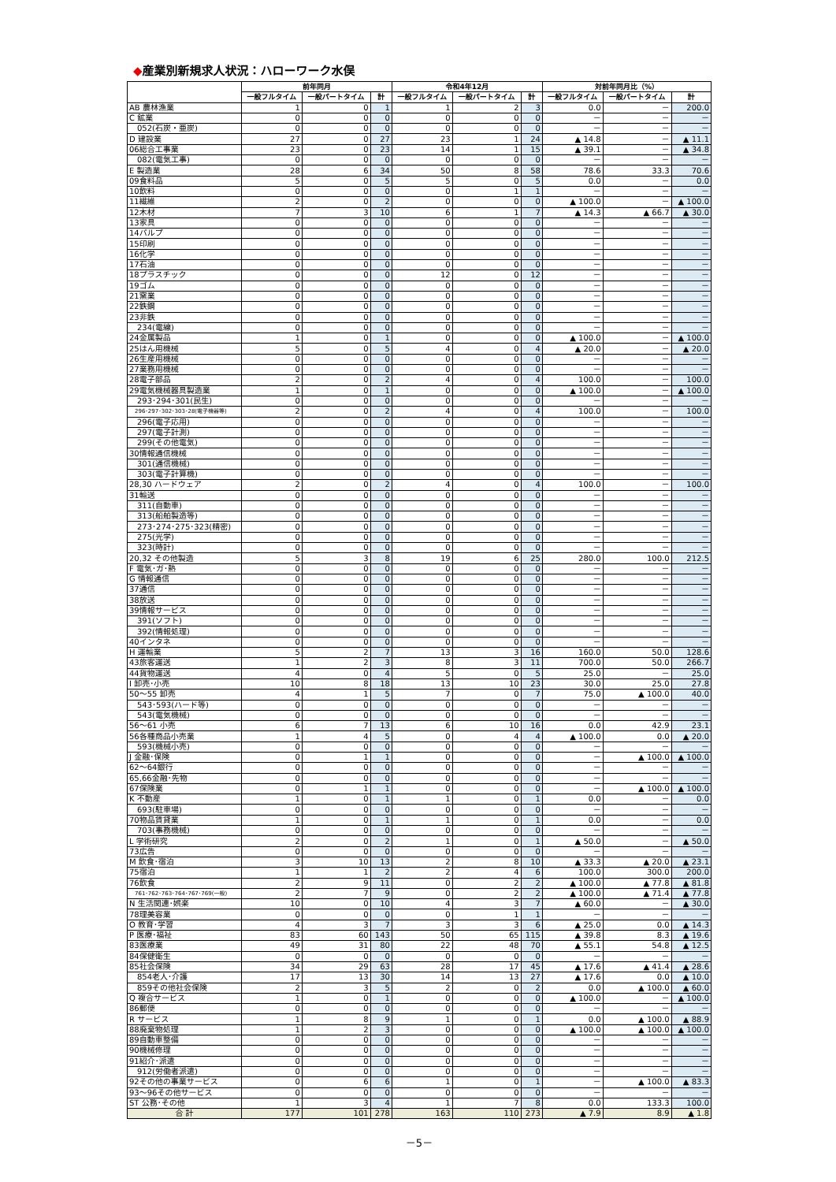◆産業別新規求人状況：ハローワーク水俣
| | 前年同月 | | | 令和4年12月 | | | 対前年同月比（%） | | |
| --- | --- | --- | --- | --- | --- | --- | --- | --- | --- |
| | 一般フルタイム | 一般パートタイム | 計 | 一般フルタイム | 一般パートタイム | 計 | 一般フルタイム | 一般パートタイム | 計 |
| AB 農林漁業 | 1 | 0 | 1 | 1 | 2 | 3 | 0.0 | － | 200.0 |
| C 鉱業 | 0 | 0 | 0 | 0 | 0 | 0 | － | － | － |
| 052(石炭・亜炭) | 0 | 0 | 0 | 0 | 0 | 0 | － | － | － |
| D 建設業 | 27 | 0 | 27 | 23 | 1 | 24 | ▲ 14.8 | － | ▲ 11.1 |
| 06総合工事業 | 23 | 0 | 23 | 14 | 1 | 15 | ▲ 39.1 | － | ▲ 34.8 |
| 082(電気工事) | 0 | 0 | 0 | 0 | 0 | 0 | － | － | － |
| E 製造業 | 28 | 6 | 34 | 50 | 8 | 58 | 78.6 | 33.3 | 70.6 |
| 09食料品 | 5 | 0 | 5 | 5 | 0 | 5 | 0.0 | － | 0.0 |
| 10飲料 | 0 | 0 | 0 | 0 | 1 | 1 | － | － | － |
| 11繊維 | 2 | 0 | 2 | 0 | 0 | 0 | ▲ 100.0 | － | ▲ 100.0 |
| 12木材 | 7 | 3 | 10 | 6 | 1 | 7 | ▲ 14.3 | ▲ 66.7 | ▲ 30.0 |
| 13家具 | 0 | 0 | 0 | 0 | 0 | 0 | － | － | － |
| 14パルプ | 0 | 0 | 0 | 0 | 0 | 0 | － | － | － |
| 15印刷 | 0 | 0 | 0 | 0 | 0 | 0 | － | － | － |
| 16化学 | 0 | 0 | 0 | 0 | 0 | 0 | － | － | － |
| 17石油 | 0 | 0 | 0 | 0 | 0 | 0 | － | － | － |
| 18プラスチック | 0 | 0 | 0 | 12 | 0 | 12 | － | － | － |
| 19ゴム | 0 | 0 | 0 | 0 | 0 | 0 | － | － | － |
| 21窯業 | 0 | 0 | 0 | 0 | 0 | 0 | － | － | － |
| 22鉄鋼 | 0 | 0 | 0 | 0 | 0 | 0 | － | － | － |
| 23非鉄 | 0 | 0 | 0 | 0 | 0 | 0 | － | － | － |
| 234(電線) | 0 | 0 | 0 | 0 | 0 | 0 | － | － | － |
| 24金属製品 | 1 | 0 | 1 | 0 | 0 | 0 | ▲ 100.0 | － | ▲ 100.0 |
| 25はん用機械 | 5 | 0 | 5 | 4 | 0 | 4 | ▲ 20.0 | － | ▲ 20.0 |
| 26生産用機械 | 0 | 0 | 0 | 0 | 0 | 0 | － | － | － |
| 27業務用機械 | 0 | 0 | 0 | 0 | 0 | 0 | － | － | － |
| 28電子部品 | 2 | 0 | 2 | 4 | 0 | 4 | 100.0 | － | 100.0 |
| 29電気機械器具製造業 | 1 | 0 | 1 | 0 | 0 | 0 | ▲ 100.0 | － | ▲ 100.0 |
| 293･294･301(民生) | 0 | 0 | 0 | 0 | 0 | 0 | － | － | － |
| 296･297･302･303･28(電子機器等) | 2 | 0 | 2 | 4 | 0 | 4 | 100.0 | － | 100.0 |
| 296(電子応用) | 0 | 0 | 0 | 0 | 0 | 0 | － | － | － |
| 297(電子計測) | 0 | 0 | 0 | 0 | 0 | 0 | － | － | － |
| 299(その他電気) | 0 | 0 | 0 | 0 | 0 | 0 | － | － | － |
| 30情報通信機械 | 0 | 0 | 0 | 0 | 0 | 0 | － | － | － |
| 301(通信機械) | 0 | 0 | 0 | 0 | 0 | 0 | － | － | － |
| 303(電子計算機) | 0 | 0 | 0 | 0 | 0 | 0 | － | － | － |
| 28,30 ハードウェア | 2 | 0 | 2 | 4 | 0 | 4 | 100.0 | － | 100.0 |
| 31輸送 | 0 | 0 | 0 | 0 | 0 | 0 | － | － | － |
| 311(自動車) | 0 | 0 | 0 | 0 | 0 | 0 | － | － | － |
| 313(船舶製造等) | 0 | 0 | 0 | 0 | 0 | 0 | － | － | － |
| 273･274･275･323(精密) | 0 | 0 | 0 | 0 | 0 | 0 | － | － | － |
| 275(光学) | 0 | 0 | 0 | 0 | 0 | 0 | － | － | － |
| 323(時計) | 0 | 0 | 0 | 0 | 0 | 0 | － | － | － |
| 20,32 その他製造 | 5 | 3 | 8 | 19 | 6 | 25 | 280.0 | 100.0 | 212.5 |
| F 電気･ガ･熱 | 0 | 0 | 0 | 0 | 0 | 0 | － | － | － |
| G 情報通信 | 0 | 0 | 0 | 0 | 0 | 0 | － | － | － |
| 37通信 | 0 | 0 | 0 | 0 | 0 | 0 | － | － | － |
| 38放送 | 0 | 0 | 0 | 0 | 0 | 0 | － | － | － |
| 39情報サービス | 0 | 0 | 0 | 0 | 0 | 0 | － | － | － |
| 391(ソフト) | 0 | 0 | 0 | 0 | 0 | 0 | － | － | － |
| 392(情報処理) | 0 | 0 | 0 | 0 | 0 | 0 | － | － | － |
| 40インタネ | 0 | 0 | 0 | 0 | 0 | 0 | － | － | － |
| H 運輸業 | 5 | 2 | 7 | 13 | 3 | 16 | 160.0 | 50.0 | 128.6 |
| 43旅客運送 | 1 | 2 | 3 | 8 | 3 | 11 | 700.0 | 50.0 | 266.7 |
| 44貨物運送 | 4 | 0 | 4 | 5 | 0 | 5 | 25.0 | － | 25.0 |
| I 卸売･小売 | 10 | 8 | 18 | 13 | 10 | 23 | 30.0 | 25.0 | 27.8 |
| 50～55 卸売 | 4 | 1 | 5 | 7 | 0 | 7 | 75.0 | ▲ 100.0 | 40.0 |
| 543･593(ハード等) | 0 | 0 | 0 | 0 | 0 | 0 | － | － | － |
| 543(電気機械) | 0 | 0 | 0 | 0 | 0 | 0 | － | － | － |
| 56～61 小売 | 6 | 7 | 13 | 6 | 10 | 16 | 0.0 | 42.9 | 23.1 |
| 56各種商品小売業 | 1 | 4 | 5 | 0 | 4 | 4 | ▲ 100.0 | 0.0 | ▲ 20.0 |
| 593(機械小売) | 0 | 0 | 0 | 0 | 0 | 0 | － | － | － |
| J 金融･保険 | 0 | 1 | 1 | 0 | 0 | 0 | － | ▲ 100.0 | ▲ 100.0 |
| 62～64銀行 | 0 | 0 | 0 | 0 | 0 | 0 | － | － | － |
| 65,66金融･先物 | 0 | 0 | 0 | 0 | 0 | 0 | － | － | － |
| 67保険業 | 0 | 1 | 1 | 0 | 0 | 0 | － | ▲ 100.0 | ▲ 100.0 |
| K 不動産 | 1 | 0 | 1 | 1 | 0 | 1 | 0.0 | － | 0.0 |
| 693(駐車場) | 0 | 0 | 0 | 0 | 0 | 0 | － | － | － |
| 70物品賃貸業 | 1 | 0 | 1 | 1 | 0 | 1 | 0.0 | － | 0.0 |
| 703(事務機械) | 0 | 0 | 0 | 0 | 0 | 0 | － | － | － |
| L 学術研究 | 2 | 0 | 2 | 1 | 0 | 1 | ▲ 50.0 | － | ▲ 50.0 |
| 73広告 | 0 | 0 | 0 | 0 | 0 | 0 | － | － | － |
| M 飲食･宿泊 | 3 | 10 | 13 | 2 | 8 | 10 | ▲ 33.3 | ▲ 20.0 | ▲ 23.1 |
| 75宿泊 | 1 | 1 | 2 | 2 | 4 | 6 | 100.0 | 300.0 | 200.0 |
| 76飲食 | 2 | 9 | 11 | 0 | 2 | 2 | ▲ 100.0 | ▲ 77.8 | ▲ 81.8 |
| 761･762･763･764･767･769(一般) | 2 | 7 | 9 | 0 | 2 | 2 | ▲ 100.0 | ▲ 71.4 | ▲ 77.8 |
| N 生活関連･娯楽 | 10 | 0 | 10 | 4 | 3 | 7 | ▲ 60.0 | － | ▲ 30.0 |
| 78理美容業 | 0 | 0 | 0 | 0 | 1 | 1 | － | － | － |
| O 教育･学習 | 4 | 3 | 7 | 3 | 3 | 6 | ▲ 25.0 | 0.0 | ▲ 14.3 |
| P 医療･福祉 | 83 | 60 | 143 | 50 | 65 | 115 | ▲ 39.8 | 8.3 | ▲ 19.6 |
| 83医療業 | 49 | 31 | 80 | 22 | 48 | 70 | ▲ 55.1 | 54.8 | ▲ 12.5 |
| 84保健衛生 | 0 | 0 | 0 | 0 | 0 | 0 | － | － | － |
| 85社会保険 | 34 | 29 | 63 | 28 | 17 | 45 | ▲ 17.6 | ▲ 41.4 | ▲ 28.6 |
| 854老人･介護 | 17 | 13 | 30 | 14 | 13 | 27 | ▲ 17.6 | 0.0 | ▲ 10.0 |
| 859その他社会保険 | 2 | 3 | 5 | 2 | 0 | 2 | 0.0 | ▲ 100.0 | ▲ 60.0 |
| Q 複合サービス | 1 | 0 | 1 | 0 | 0 | 0 | ▲ 100.0 | － | ▲ 100.0 |
| 86郵便 | 0 | 0 | 0 | 0 | 0 | 0 | － | － | － |
| R サービス | 1 | 8 | 9 | 1 | 0 | 1 | 0.0 | ▲ 100.0 | ▲ 88.9 |
| 88廃棄物処理 | 1 | 2 | 3 | 0 | 0 | 0 | ▲ 100.0 | ▲ 100.0 | ▲ 100.0 |
| 89自動車整備 | 0 | 0 | 0 | 0 | 0 | 0 | － | － | － |
| 90機械修理 | 0 | 0 | 0 | 0 | 0 | 0 | － | － | － |
| 91紹介･派遣 | 0 | 0 | 0 | 0 | 0 | 0 | － | － | － |
| 912(労働者派遣) | 0 | 0 | 0 | 0 | 0 | 0 | － | － | － |
| 92その他の事業サービス | 0 | 6 | 6 | 1 | 0 | 1 | － | ▲ 100.0 | ▲ 83.3 |
| 93～96その他サービス | 0 | 0 | 0 | 0 | 0 | 0 | － | － | － |
| ST 公務･その他 | 1 | 3 | 4 | 1 | 7 | 8 | 0.0 | 133.3 | 100.0 |
| 合 計 | 177 | 101 | 278 | 163 | 110 | 273 | ▲ 7.9 | 8.9 | ▲ 1.8 |
－5－